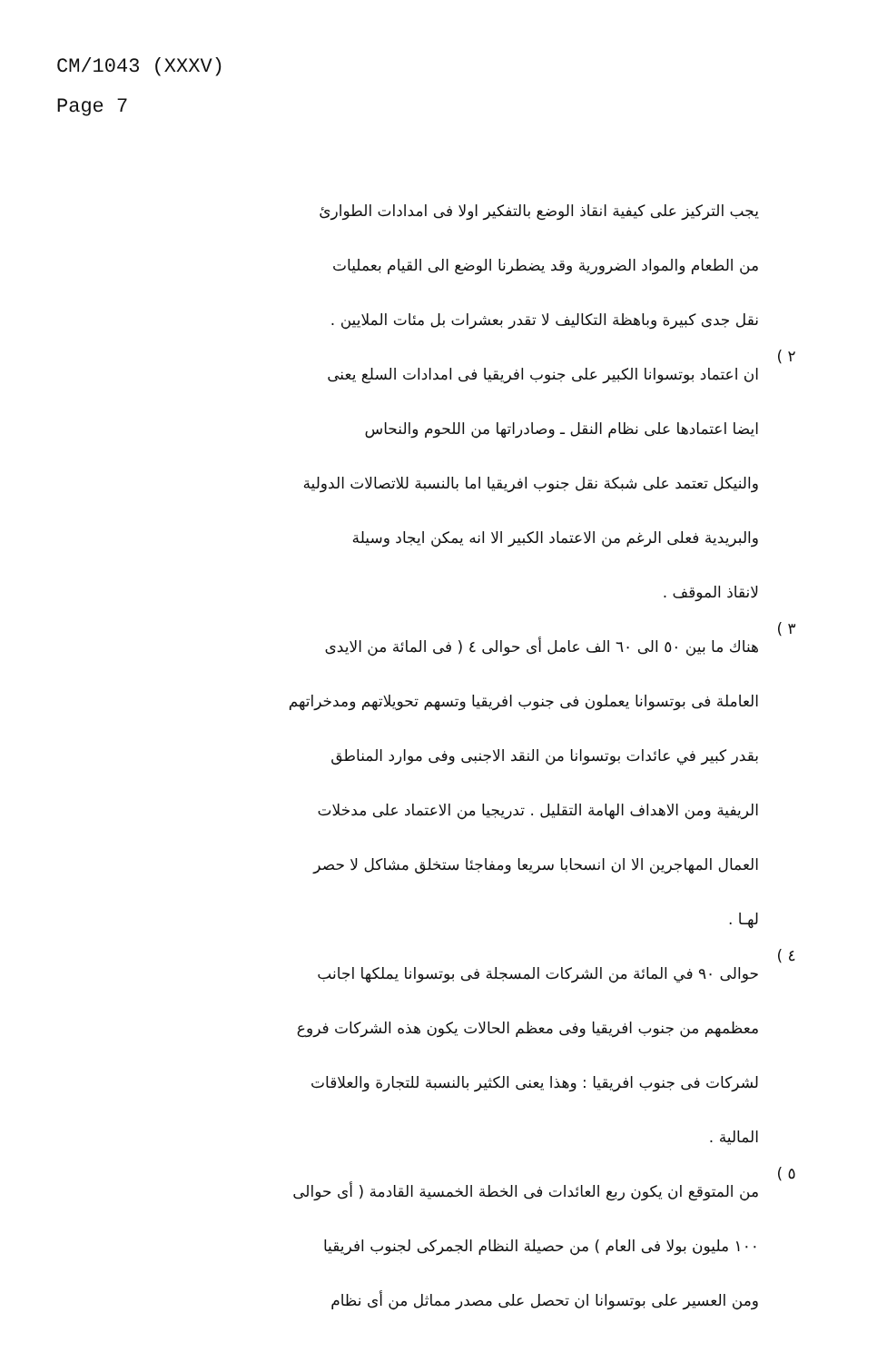CM/1043 (XXXV)
Page 7
يجب التركيز على كيفية انقاذ الوضع بالتفكير اولا فى امدادات الطوارئ
من الطعام والمواد الضرورية وقد يضطرنا الوضع الى القيام بعمليات
نقل جدى كبيرة وباهظة التكاليف لا تقدر بعشرات بل مئات الملايين .
٢ )
ان اعتماد بوتسوانا الكبير على جنوب افريقيا فى امدادات السلع يعنى
ايضا اعتمادها على نظام النقل ـ وصادراتها من اللحوم والنحاس
والنيكل تعتمد على شبكة نقل جنوب افريقيا اما بالنسبة للاتصالات الدولية
والبريدية فعلى الرغم من الاعتماد الكبير الا انه يمكن ايجاد وسيلة
لانقاذ الموقف .
٣ )
هناك ما بين ٥٠ الى ٦٠ الف عامل أى حوالى ٤ ( فى المائة من الايدى
العاملة فى بوتسوانا يعملون فى جنوب افريقيا وتسهم تحويلاتهم ومدخراتهم
بقدر كبير في عائدات بوتسوانا من النقد الاجنبى وفى موارد المناطق
الريفية ومن الاهداف الهامة التقليل . تدريجيا من الاعتماد على مدخلات
العمال المهاجرين الا ان انسحابا سريعا ومفاجئا ستخلق مشاكل لا حصر
لهـا .
٤ )
حوالى ٩٠ في المائة من الشركات المسجلة فى بوتسوانا يملكها اجانب
معظمهم من جنوب افريقيا وفى معظم الحالات يكون هذه الشركات فروع
لشركات فى جنوب افريقيا : وهذا يعنى الكثير بالنسبة للتجارة والعلاقات
المالية .
٥ )
من المتوقع ان يكون ربع العائدات فى الخطة الخمسية القادمة ( أى حوالى
١٠٠ مليون بولا فى العام ) من حصيلة النظام الجمركى لجنوب افريقيا
ومن العسير على بوتسوانا ان تحصل على مصدر مماثل من أى نظام